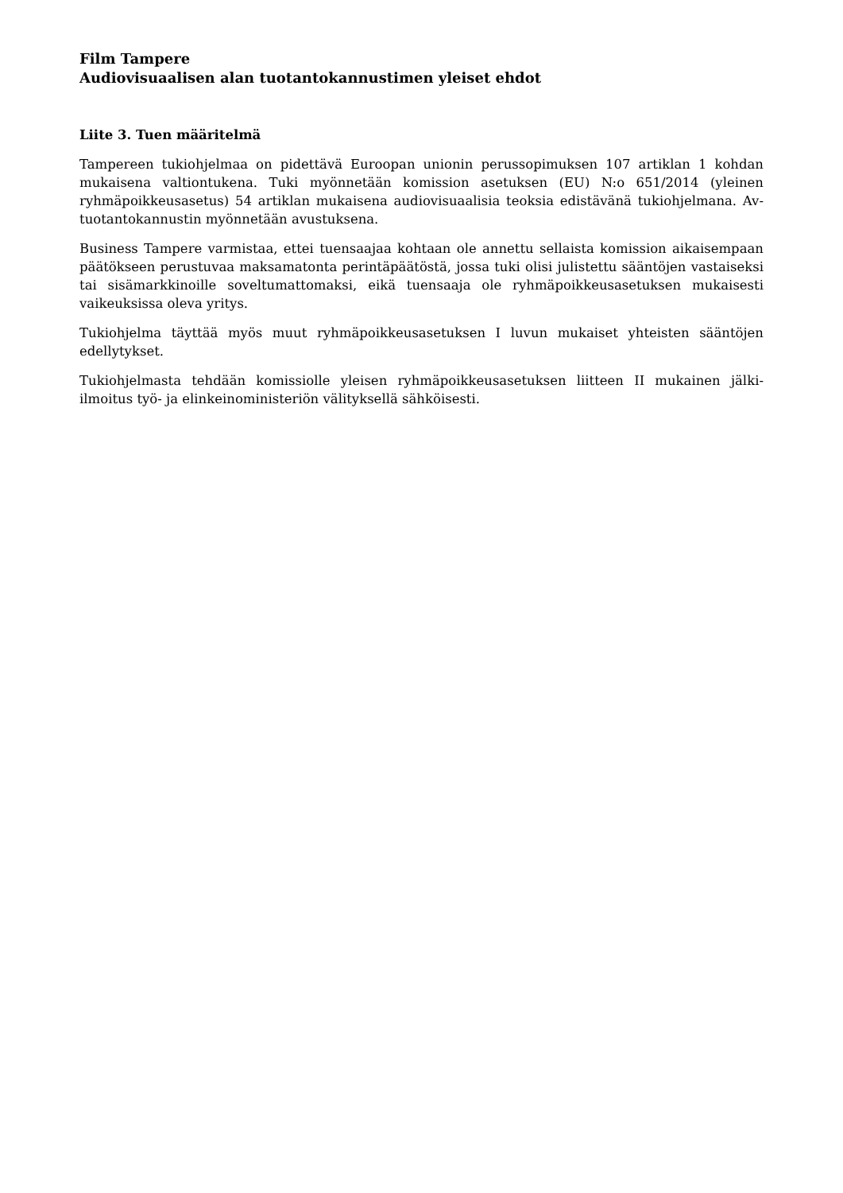Film Tampere
Audiovisuaalisen alan tuotantokannustimen yleiset ehdot
Liite 3. Tuen määritelmä
Tampereen tukiohjelmaa on pidettävä Euroopan unionin perussopimuksen 107 artiklan 1 kohdan mukaisena valtiontukena. Tuki myönnetään komission asetuksen (EU) N:o 651/2014 (yleinen ryhmäpoikkeusasetus) 54 artiklan mukaisena audiovisuaalisia teoksia edistävänä tukiohjelmana. Av-tuotantokannustin myönnetään avustuksena.
Business Tampere varmistaa, ettei tuensaajaa kohtaan ole annettu sellaista komission aikaisempaan päätökseen perustuvaa maksamatonta perintäpäätöstä, jossa tuki olisi julistettu sääntöjen vastaiseksi tai sisämarkkinoille soveltumattomaksi, eikä tuensaaja ole ryhmäpoikkeusasetuksen mukaisesti vaikeuksissa oleva yritys.
Tukiohjelma täyttää myös muut ryhmäpoikkeusasetuksen I luvun mukaiset yhteisten sääntöjen edellytykset.
Tukiohjelmasta tehdään komissiolle yleisen ryhmäpoikkeusasetuksen liitteen II mukainen jälki-ilmoitus työ- ja elinkeinoministeriön välityksellä sähköisesti.